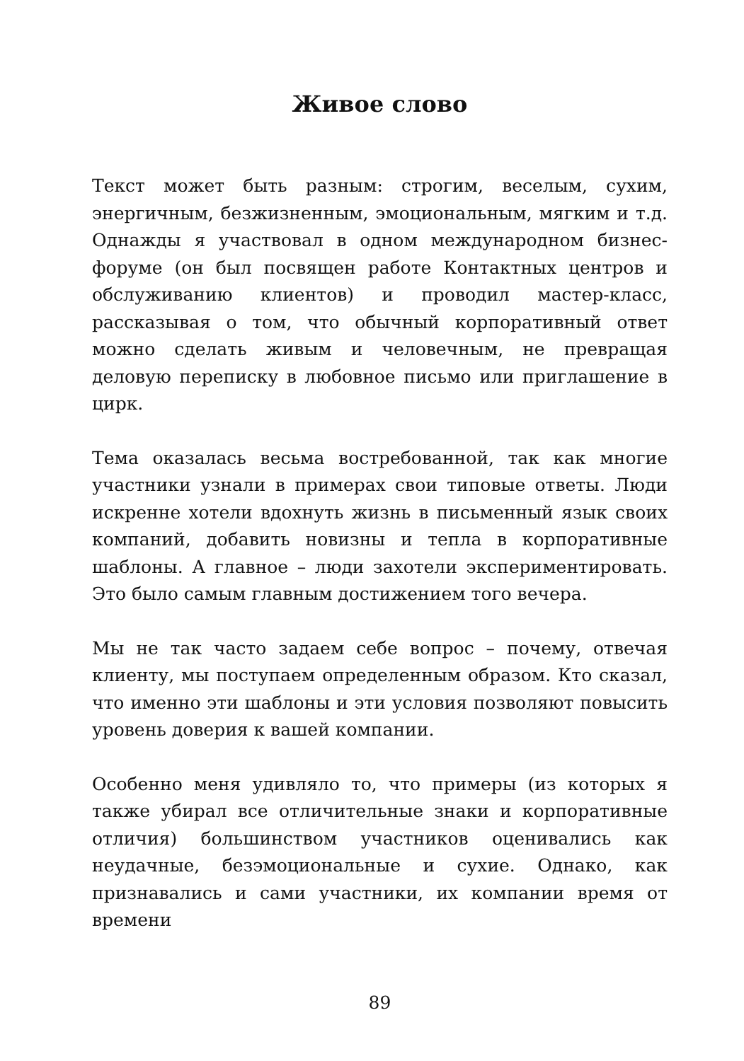Живое слово
Текст может быть разным: строгим, веселым, сухим, энергичным, безжизненным, эмоциональным, мягким и т.д. Однажды я участвовал в одном международном бизнес-форуме (он был посвящен работе Контактных центров и обслуживанию клиентов) и проводил мастер-класс, рассказывая о том, что обычный корпоративный ответ можно сделать живым и человечным, не превращая деловую переписку в любовное письмо или приглашение в цирк.
Тема оказалась весьма востребованной, так как многие участники узнали в примерах свои типовые ответы. Люди искренне хотели вдохнуть жизнь в письменный язык своих компаний, добавить новизны и тепла в корпоративные шаблоны. А главное – люди захотели экспериментировать. Это было самым главным достижением того вечера.
Мы не так часто задаем себе вопрос – почему, отвечая клиенту, мы поступаем определенным образом. Кто сказал, что именно эти шаблоны и эти условия позволяют повысить уровень доверия к вашей компании.
Особенно меня удивляло то, что примеры (из которых я также убирал все отличительные знаки и корпоративные отличия) большинством участников оценивались как неудачные, безэмоциональные и сухие. Однако, как признавались и сами участники, их компании время от времени
89